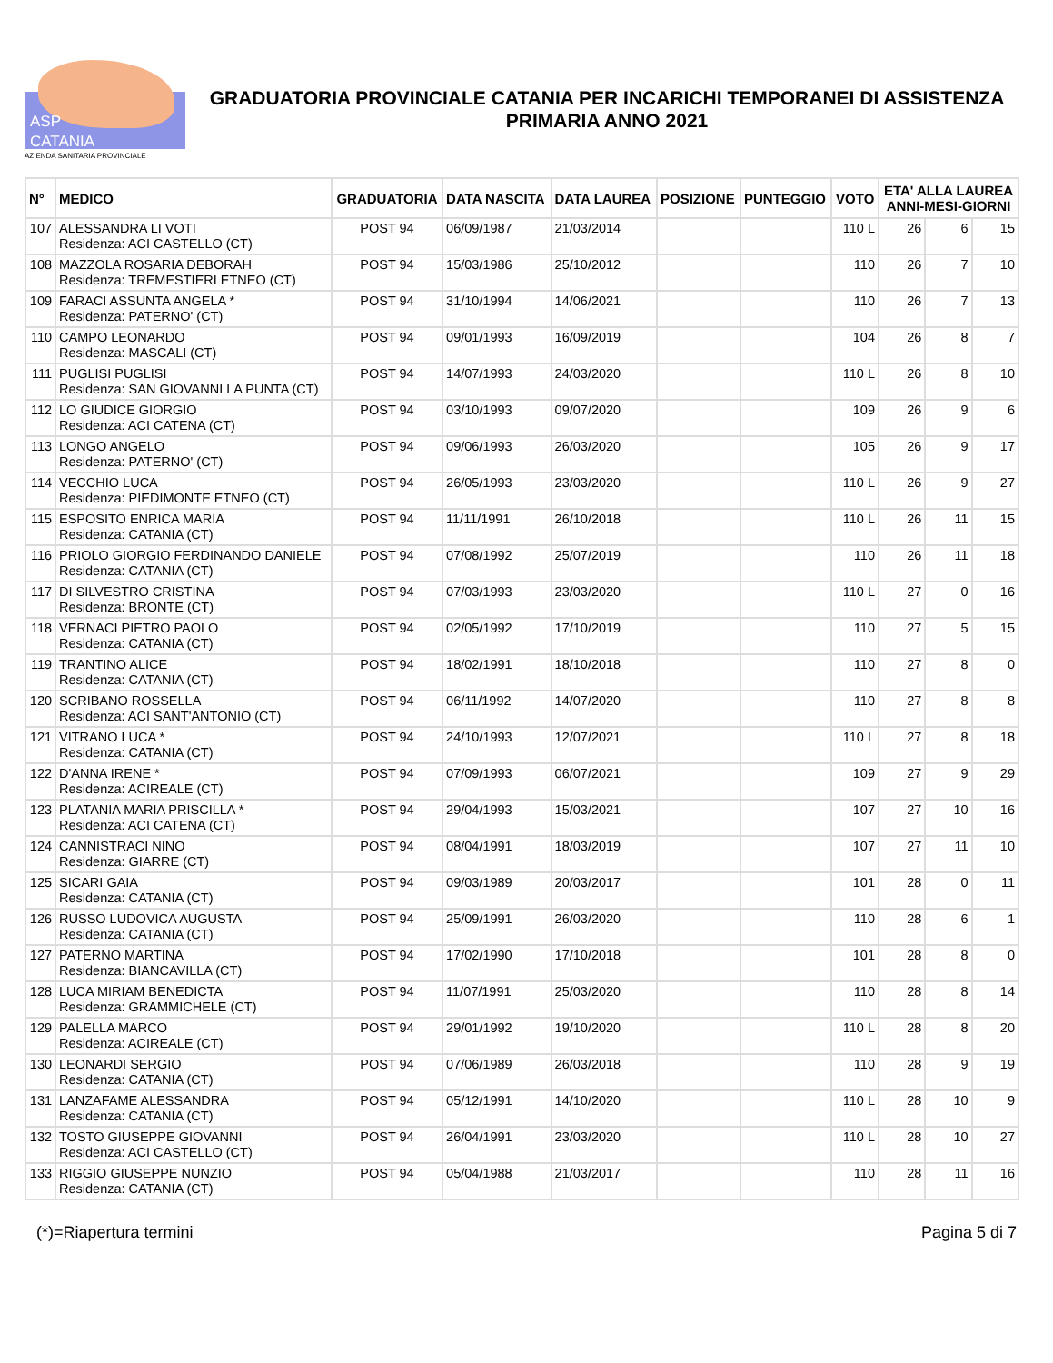ASP
CATANIA
AZIENDA SANITARIA PROVINCIALE
GRADUATORIA PROVINCIALE CATANIA PER INCARICHI TEMPORANEI DI ASSISTENZA PRIMARIA ANNO 2021
| N° | MEDICO | GRADUATORIA | DATA NASCITA | DATA LAUREA | POSIZIONE | PUNTEGGIO | VOTO | ETA' ALLA LAUREA ANNI-MESI-GIORNI | | |
| --- | --- | --- | --- | --- | --- | --- | --- | --- | --- | --- |
| 107 | ALESSANDRA LI VOTI Residenza: ACI CASTELLO (CT) | POST 94 | 06/09/1987 | 21/03/2014 | | | 110 L | 26 | 6 | 15 |
| 108 | MAZZOLA ROSARIA DEBORAH Residenza: TREMESTIERI ETNEO (CT) | POST 94 | 15/03/1986 | 25/10/2012 | | | 110 | 26 | 7 | 10 |
| 109 | FARACI ASSUNTA ANGELA * Residenza: PATERNO' (CT) | POST 94 | 31/10/1994 | 14/06/2021 | | | 110 | 26 | 7 | 13 |
| 110 | CAMPO LEONARDO Residenza: MASCALI (CT) | POST 94 | 09/01/1993 | 16/09/2019 | | | 104 | 26 | 8 | 7 |
| 111 | PUGLISI PUGLISI Residenza: SAN GIOVANNI LA PUNTA (CT) | POST 94 | 14/07/1993 | 24/03/2020 | | | 110 L | 26 | 8 | 10 |
| 112 | LO GIUDICE GIORGIO Residenza: ACI CATENA (CT) | POST 94 | 03/10/1993 | 09/07/2020 | | | 109 | 26 | 9 | 6 |
| 113 | LONGO ANGELO Residenza: PATERNO' (CT) | POST 94 | 09/06/1993 | 26/03/2020 | | | 105 | 26 | 9 | 17 |
| 114 | VECCHIO LUCA Residenza: PIEDIMONTE ETNEO (CT) | POST 94 | 26/05/1993 | 23/03/2020 | | | 110 L | 26 | 9 | 27 |
| 115 | ESPOSITO ENRICA MARIA Residenza: CATANIA (CT) | POST 94 | 11/11/1991 | 26/10/2018 | | | 110 L | 26 | 11 | 15 |
| 116 | PRIOLO GIORGIO FERDINANDO DANIELE Residenza: CATANIA (CT) | POST 94 | 07/08/1992 | 25/07/2019 | | | 110 | 26 | 11 | 18 |
| 117 | DI SILVESTRO CRISTINA Residenza: BRONTE (CT) | POST 94 | 07/03/1993 | 23/03/2020 | | | 110 L | 27 | 0 | 16 |
| 118 | VERNACI PIETRO PAOLO Residenza: CATANIA (CT) | POST 94 | 02/05/1992 | 17/10/2019 | | | 110 | 27 | 5 | 15 |
| 119 | TRANTINO ALICE Residenza: CATANIA (CT) | POST 94 | 18/02/1991 | 18/10/2018 | | | 110 | 27 | 8 | 0 |
| 120 | SCRIBANO ROSSELLA Residenza: ACI SANT'ANTONIO (CT) | POST 94 | 06/11/1992 | 14/07/2020 | | | 110 | 27 | 8 | 8 |
| 121 | VITRANO LUCA * Residenza: CATANIA (CT) | POST 94 | 24/10/1993 | 12/07/2021 | | | 110 L | 27 | 8 | 18 |
| 122 | D'ANNA IRENE * Residenza: ACIREALE (CT) | POST 94 | 07/09/1993 | 06/07/2021 | | | 109 | 27 | 9 | 29 |
| 123 | PLATANIA MARIA PRISCILLA * Residenza: ACI CATENA (CT) | POST 94 | 29/04/1993 | 15/03/2021 | | | 107 | 27 | 10 | 16 |
| 124 | CANNISTRACI NINO Residenza: GIARRE (CT) | POST 94 | 08/04/1991 | 18/03/2019 | | | 107 | 27 | 11 | 10 |
| 125 | SICARI GAIA Residenza: CATANIA (CT) | POST 94 | 09/03/1989 | 20/03/2017 | | | 101 | 28 | 0 | 11 |
| 126 | RUSSO LUDOVICA AUGUSTA Residenza: CATANIA (CT) | POST 94 | 25/09/1991 | 26/03/2020 | | | 110 | 28 | 6 | 1 |
| 127 | PATERNO MARTINA Residenza: BIANCAVILLA (CT) | POST 94 | 17/02/1990 | 17/10/2018 | | | 101 | 28 | 8 | 0 |
| 128 | LUCA MIRIAM BENEDICTA Residenza: GRAMMICHELE (CT) | POST 94 | 11/07/1991 | 25/03/2020 | | | 110 | 28 | 8 | 14 |
| 129 | PALELLA MARCO Residenza: ACIREALE (CT) | POST 94 | 29/01/1992 | 19/10/2020 | | | 110 L | 28 | 8 | 20 |
| 130 | LEONARDI SERGIO Residenza: CATANIA (CT) | POST 94 | 07/06/1989 | 26/03/2018 | | | 110 | 28 | 9 | 19 |
| 131 | LANZAFAME ALESSANDRA Residenza: CATANIA (CT) | POST 94 | 05/12/1991 | 14/10/2020 | | | 110 L | 28 | 10 | 9 |
| 132 | TOSTO GIUSEPPE GIOVANNI Residenza: ACI CASTELLO (CT) | POST 94 | 26/04/1991 | 23/03/2020 | | | 110 L | 28 | 10 | 27 |
| 133 | RIGGIO GIUSEPPE NUNZIO Residenza: CATANIA (CT) | POST 94 | 05/04/1988 | 21/03/2017 | | | 110 | 28 | 11 | 16 |
(*)=Riapertura termini Pagina 5 di 7